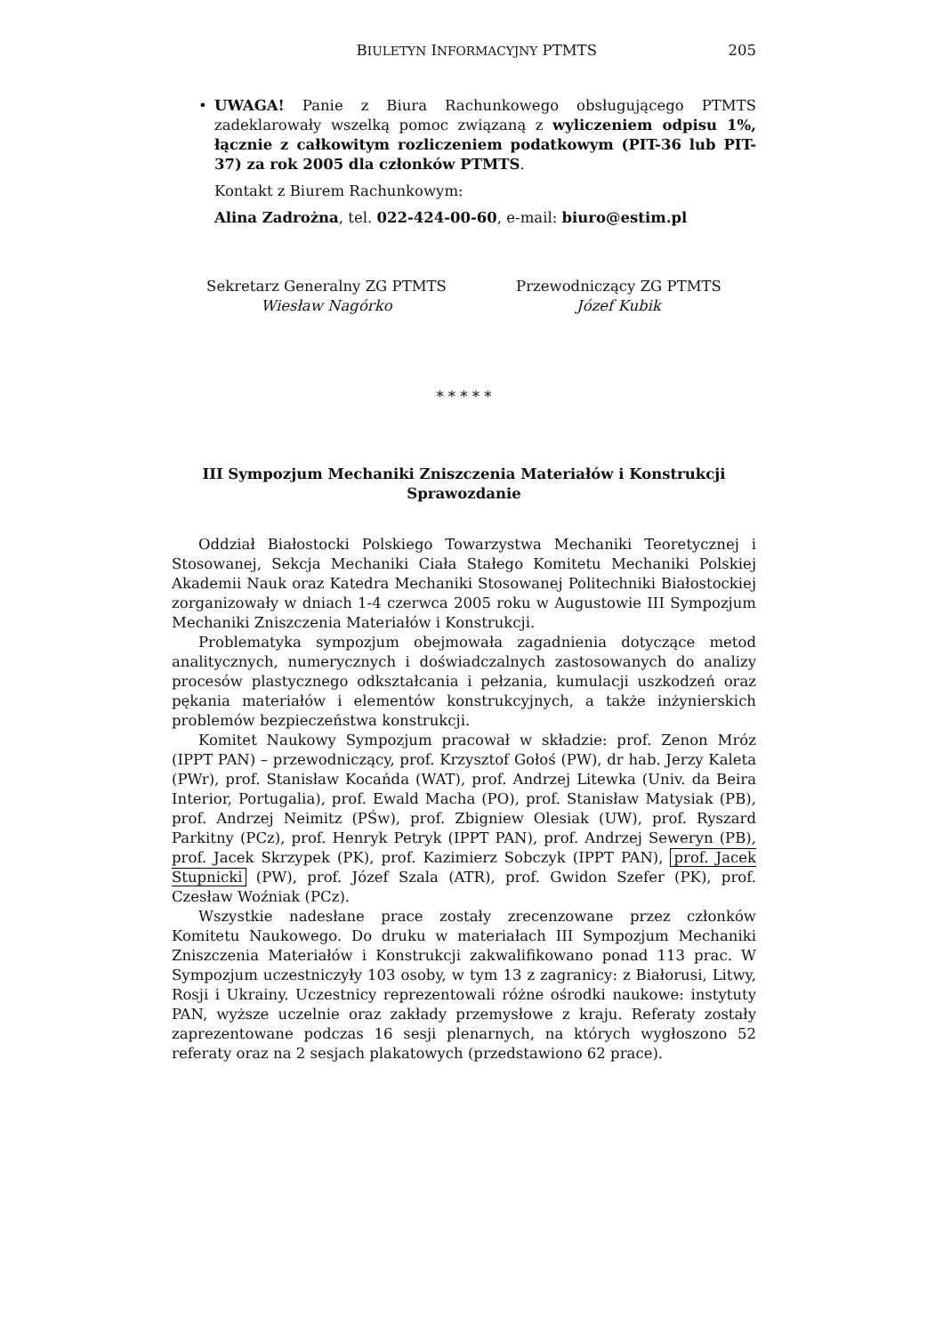BIULETYN INFORMACYJNY PTMTS 205
•
UWAGA! Panie z Biura Rachunkowego obsługującego PTMTS zadeklarowały wszelką pomoc związaną z wyliczeniem odpisu 1%, łącznie z całkowitym rozliczeniem podatkowym (PIT-36 lub PIT-37) za rok 2005 dla członków PTMTS.
Kontakt z Biurem Rachunkowym:
Alina Zadrożna, tel. 022-424-00-60, e-mail: biuro@estim.pl
Sekretarz Generalny ZG PTMTS
Wiesław Nagórko
Przewodniczący ZG PTMTS
Józef Kubik
* * * * *
III Sympozjum Mechaniki Zniszczenia Materiałów i Konstrukcji
Sprawozdanie
Oddział Białostocki Polskiego Towarzystwa Mechaniki Teoretycznej i Stosowanej, Sekcja Mechaniki Ciała Stałego Komitetu Mechaniki Polskiej Akademii Nauk oraz Katedra Mechaniki Stosowanej Politechniki Białostockiej zorganizowały w dniach 1-4 czerwca 2005 roku w Augustowie III Sympozjum Mechaniki Zniszczenia Materiałów i Konstrukcji.
Problematyka sympozjum obejmowała zagadnienia dotyczące metod analitycznych, numerycznych i doświadczalnych zastosowanych do analizy procesów plastycznego odkształcania i pełzania, kumulacji uszkodzeń oraz pękania materiałów i elementów konstrukcyjnych, a także inżynierskich problemów bezpieczeństwa konstrukcji.
Komitet Naukowy Sympozjum pracował w składzie: prof. Zenon Mróz (IPPT PAN) – przewodniczący, prof. Krzysztof Gołoś (PW), dr hab. Jerzy Kaleta (PWr), prof. Stanisław Kocańda (WAT), prof. Andrzej Litewka (Univ. da Beira Interior, Portugalia), prof. Ewald Macha (PO), prof. Stanisław Matysiak (PB), prof. Andrzej Neimitz (PŚw), prof. Zbigniew Olesiak (UW), prof. Ryszard Parkitny (PCz), prof. Henryk Petryk (IPPT PAN), prof. Andrzej Seweryn (PB), prof. Jacek Skrzypek (PK), prof. Kazimierz Sobczyk (IPPT PAN), prof. Jacek Stupnicki (PW), prof. Józef Szala (ATR), prof. Gwidon Szefer (PK), prof. Czesław Woźniak (PCz).
Wszystkie nadesłane prace zostały zrecenzowane przez członków Komitetu Naukowego. Do druku w materiałach III Sympozjum Mechaniki Zniszczenia Materiałów i Konstrukcji zakwalifikowano ponad 113 prac. W Sympozjum uczestniczyły 103 osoby, w tym 13 z zagranicy: z Białorusi, Litwy, Rosji i Ukrainy. Uczestnicy reprezentowali różne ośrodki naukowe: instytuty PAN, wyższe uczelnie oraz zakłady przemysłowe z kraju. Referaty zostały zaprezentowane podczas 16 sesji plenarnych, na których wygłoszono 52 referaty oraz na 2 sesjach plakatowych (przedstawiono 62 prace).